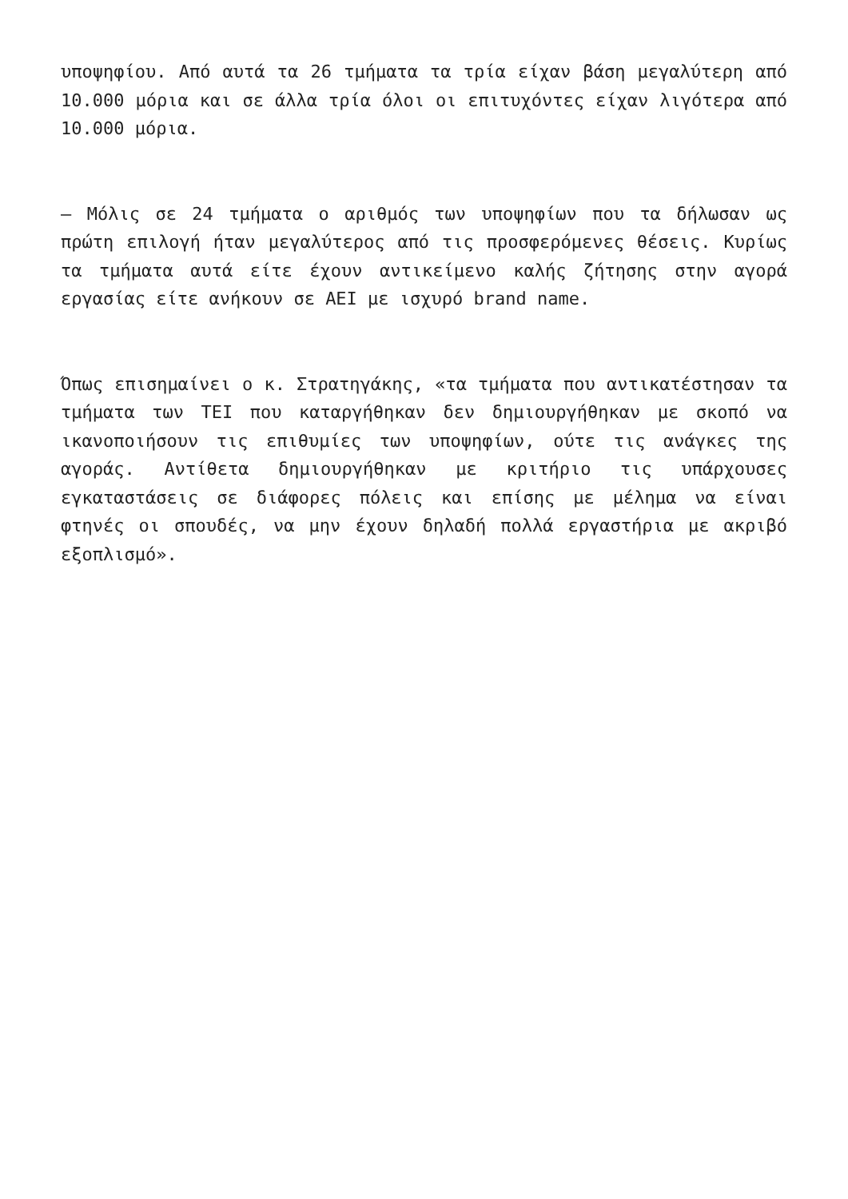υποψηφίου. Από αυτά τα 26 τμήματα τα τρία είχαν βάση μεγαλύτερη από 10.000 μόρια και σε άλλα τρία όλοι οι επιτυχόντες είχαν λιγότερα από 10.000 μόρια.
– Μόλις σε 24 τμήματα ο αριθμός των υποψηφίων που τα δήλωσαν ως πρώτη επιλογή ήταν μεγαλύτερος από τις προσφερόμενες θέσεις. Κυρίως τα τμήματα αυτά είτε έχουν αντικείμενο καλής ζήτησης στην αγορά εργασίας είτε ανήκουν σε ΑΕΙ με ισχυρό brand name.
Όπως επισημαίνει ο κ. Στρατηγάκης, «τα τμήματα που αντικατέστησαν τα τμήματα των ΤΕΙ που καταργήθηκαν δεν δημιουργήθηκαν με σκοπό να ικανοποιήσουν τις επιθυμίες των υποψηφίων, ούτε τις ανάγκες της αγοράς. Αντίθετα δημιουργήθηκαν με κριτήριο τις υπάρχουσες εγκαταστάσεις σε διάφορες πόλεις και επίσης με μέλημα να είναι φτηνές οι σπουδές, να μην έχουν δηλαδή πολλά εργαστήρια με ακριβό εξοπλισμό».